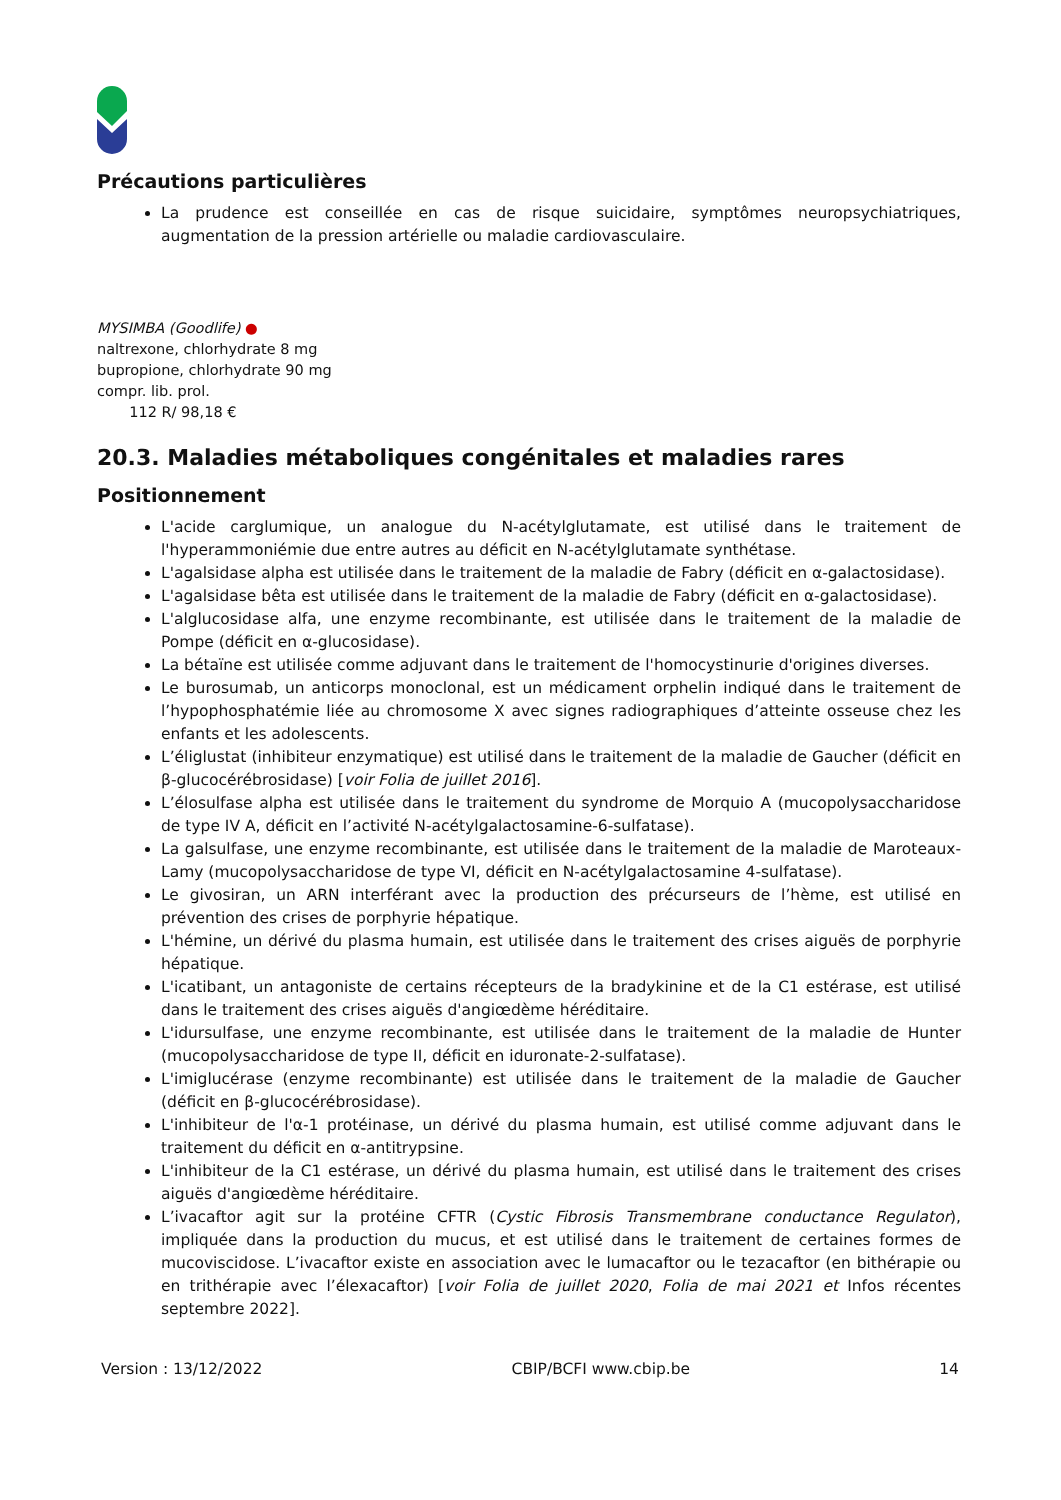Précautions particulières
La prudence est conseillée en cas de risque suicidaire, symptômes neuropsychiatriques, augmentation de la pression artérielle ou maladie cardiovasculaire.
MYSIMBA (Goodlife) ●
naltrexone, chlorhydrate 8 mg
bupropione, chlorhydrate 90 mg
compr. lib. prol.
112 R/ 98,18 €
20.3. Maladies métaboliques congénitales et maladies rares
Positionnement
L'acide carglumique, un analogue du N-acétylglutamate, est utilisé dans le traitement de l'hyperammoniémie due entre autres au déficit en N-acétylglutamate synthétase.
L'agalsidase alpha est utilisée dans le traitement de la maladie de Fabry (déficit en α-galactosidase).
L'agalsidase bêta est utilisée dans le traitement de la maladie de Fabry (déficit en α-galactosidase).
L'alglucosidase alfa, une enzyme recombinante, est utilisée dans le traitement de la maladie de Pompe (déficit en α-glucosidase).
La bétaïne est utilisée comme adjuvant dans le traitement de l'homocystinurie d'origines diverses.
Le burosumab, un anticorps monoclonal, est un médicament orphelin indiqué dans le traitement de l’hypophosphatémie liée au chromosome X avec signes radiographiques d’atteinte osseuse chez les enfants et les adolescents.
L’éliglustat (inhibiteur enzymatique) est utilisé dans le traitement de la maladie de Gaucher (déficit en β-glucocérébrosidase) [voir Folia de juillet 2016].
L’élosulfase alpha est utilisée dans le traitement du syndrome de Morquio A (mucopolysaccharidose de type IV A, déficit en l’activité N-acétylgalactosamine-6-sulfatase).
La galsulfase, une enzyme recombinante, est utilisée dans le traitement de la maladie de Maroteaux-Lamy (mucopolysaccharidose de type VI, déficit en N-acétylgalactosamine 4-sulfatase).
Le givosiran, un ARN interférant avec la production des précurseurs de l’hème, est utilisé en prévention des crises de porphyrie hépatique.
L'hémine, un dérivé du plasma humain, est utilisée dans le traitement des crises aiguës de porphyrie hépatique.
L'icatibant, un antagoniste de certains récepteurs de la bradykinine et de la C1 estérase, est utilisé dans le traitement des crises aiguës d'angiœdème héréditaire.
L'idursulfase, une enzyme recombinante, est utilisée dans le traitement de la maladie de Hunter (mucopolysaccharidose de type II, déficit en iduronate-2-sulfatase).
L'imiglucérase (enzyme recombinante) est utilisée dans le traitement de la maladie de Gaucher (déficit en β-glucocérébrosidase).
L'inhibiteur de l'α-1 protéinase, un dérivé du plasma humain, est utilisé comme adjuvant dans le traitement du déficit en α-antitrypsine.
L'inhibiteur de la C1 estérase, un dérivé du plasma humain, est utilisé dans le traitement des crises aiguës d'angiœdème héréditaire.
L’ivacaftor agit sur la protéine CFTR (Cystic Fibrosis Transmembrane conductance Regulator), impliquée dans la production du mucus, et est utilisé dans le traitement de certaines formes de mucoviscidose. L’ivacaftor existe en association avec le lumacaftor ou le tezacaftor (en bithérapie ou en trithérapie avec l’élexacaftor) [voir Folia de juillet 2020, Folia de mai 2021 et Infos récentes septembre 2022].
Version : 13/12/2022 CBIP/BCFI www.cbip.be 14